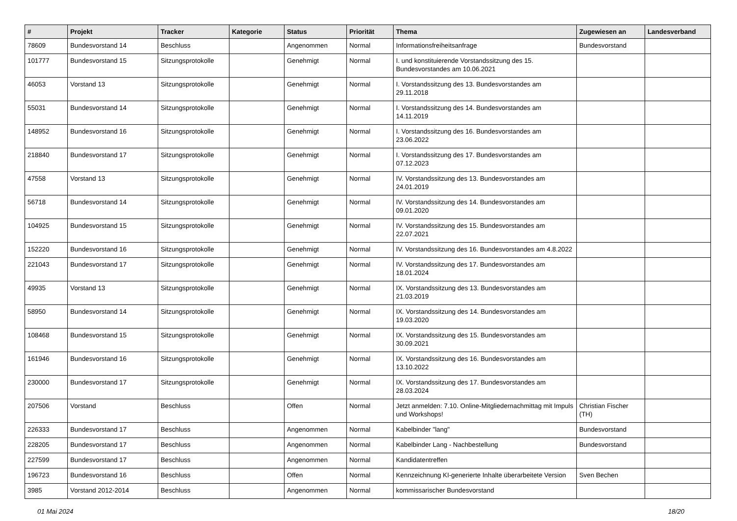| # | Projekt | Tracker | Kategorie | Status | Priorität | Thema | Zugewiesen an | Landesverband |
| --- | --- | --- | --- | --- | --- | --- | --- | --- |
| 78609 | Bundesvorstand 14 | Beschluss | | Angenommen | Normal | Informationsfreiheitsanfrage | Bundesvorstand | |
| 101777 | Bundesvorstand 15 | Sitzungsprotokolle | | Genehmigt | Normal | I. und konstituierende Vorstandssitzung des 15. Bundesvorstandes am 10.06.2021 | | |
| 46053 | Vorstand 13 | Sitzungsprotokolle | | Genehmigt | Normal | I. Vorstandssitzung des 13. Bundesvorstandes am 29.11.2018 | | |
| 55031 | Bundesvorstand 14 | Sitzungsprotokolle | | Genehmigt | Normal | I. Vorstandssitzung des 14. Bundesvorstandes am 14.11.2019 | | |
| 148952 | Bundesvorstand 16 | Sitzungsprotokolle | | Genehmigt | Normal | I. Vorstandssitzung des 16. Bundesvorstandes am 23.06.2022 | | |
| 218840 | Bundesvorstand 17 | Sitzungsprotokolle | | Genehmigt | Normal | I. Vorstandssitzung des 17. Bundesvorstandes am 07.12.2023 | | |
| 47558 | Vorstand 13 | Sitzungsprotokolle | | Genehmigt | Normal | IV. Vorstandssitzung des 13. Bundesvorstandes am 24.01.2019 | | |
| 56718 | Bundesvorstand 14 | Sitzungsprotokolle | | Genehmigt | Normal | IV. Vorstandssitzung des 14. Bundesvorstandes am 09.01.2020 | | |
| 104925 | Bundesvorstand 15 | Sitzungsprotokolle | | Genehmigt | Normal | IV. Vorstandssitzung des 15. Bundesvorstandes am 22.07.2021 | | |
| 152220 | Bundesvorstand 16 | Sitzungsprotokolle | | Genehmigt | Normal | IV. Vorstandssitzung des 16. Bundesvorstandes am 4.8.2022 | | |
| 221043 | Bundesvorstand 17 | Sitzungsprotokolle | | Genehmigt | Normal | IV. Vorstandssitzung des 17. Bundesvorstandes am 18.01.2024 | | |
| 49935 | Vorstand 13 | Sitzungsprotokolle | | Genehmigt | Normal | IX. Vorstandssitzung des 13. Bundesvorstandes am 21.03.2019 | | |
| 58950 | Bundesvorstand 14 | Sitzungsprotokolle | | Genehmigt | Normal | IX. Vorstandssitzung des 14. Bundesvorstandes am 19.03.2020 | | |
| 108468 | Bundesvorstand 15 | Sitzungsprotokolle | | Genehmigt | Normal | IX. Vorstandssitzung des 15. Bundesvorstandes am 30.09.2021 | | |
| 161946 | Bundesvorstand 16 | Sitzungsprotokolle | | Genehmigt | Normal | IX. Vorstandssitzung des 16. Bundesvorstandes am 13.10.2022 | | |
| 230000 | Bundesvorstand 17 | Sitzungsprotokolle | | Genehmigt | Normal | IX. Vorstandssitzung des 17. Bundesvorstandes am 28.03.2024 | | |
| 207506 | Vorstand | Beschluss | | Offen | Normal | Jetzt anmelden: 7.10. Online-Mitgliedernachmittag mit Impuls und Workshops! | Christian Fischer (TH) | |
| 226333 | Bundesvorstand 17 | Beschluss | | Angenommen | Normal | Kabelbinder "lang" | Bundesvorstand | |
| 228205 | Bundesvorstand 17 | Beschluss | | Angenommen | Normal | Kabelbinder Lang - Nachbestellung | Bundesvorstand | |
| 227599 | Bundesvorstand 17 | Beschluss | | Angenommen | Normal | Kandidatentreffen | | |
| 196723 | Bundesvorstand 16 | Beschluss | | Offen | Normal | Kennzeichnung KI-generierte Inhalte überarbeitete Version | Sven Bechen | |
| 3985 | Vorstand 2012-2014 | Beschluss | | Angenommen | Normal | kommissarischer Bundesvorstand | | |
01 Mai 2024 18/20